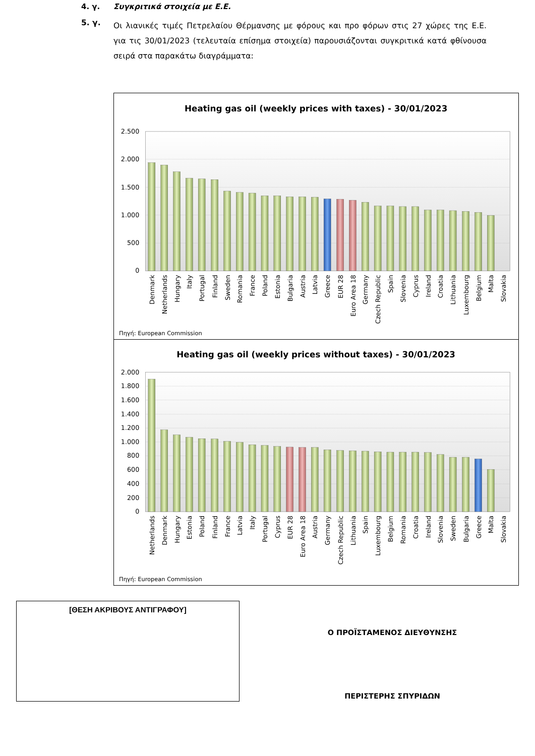4. γ. Συγκριτικά στοιχεία με Ε.Ε.
5. γ.
Οι λιανικές τιμές Πετρελαίου Θέρμανσης με φόρους και προ φόρων στις 27 χώρες της Ε.Ε. για τις 30/01/2023 (τελευταία επίσημα στοιχεία) παρουσιάζονται συγκριτικά κατά φθίνουσα σειρά στα παρακάτω διαγράμματα:
Heating gas oil (weekly prices with taxes) - 30/01/2023
2.500
2.000
1.500
1.000
500
0
Denmark
Netherlands
Hungary
Italy
Portugal
Finland
Sweden
Romania
France
Poland
Estonia
Bulgaria
Austria
Latvia
Greece
EUR 28
Euro Area 18
Germany
Czech Republic
Spain
Slovenia
Cyprus
Ireland
Croatia
Lithuania
Luxembourg
Belgium
Malta
Slovakia
Πηγή: European Commission
Heating gas oil (weekly prices without taxes) - 30/01/2023
2.000
1.800
1.600
1.400
1.200
1.000
800
600
400
200
0
Netherlands
Denmark
Hungary
Estonia
Poland
Finland
France
Latvia
Italy
Portugal
Cyprus
EUR 28
Euro Area 18
Austria
Germany
Czech Republic
Lithuania
Spain
Luxembourg
Belgium
Romania
Croatia
Ireland
Slovenia
Sweden
Bulgaria
Greece
Malta
Slovakia
Πηγή: European Commission
[ΘΕΣΗ ΑΚΡΙΒΟΥΣ ΑΝΤΙΓΡΑΦΟΥ]
Ο ΠΡΟΪΣΤΑΜΕΝΟΣ ΔΙΕΥΘΥΝΣΗΣ
ΠΕΡΙΣΤΕΡΗΣ ΣΠΥΡΙΔΩΝ